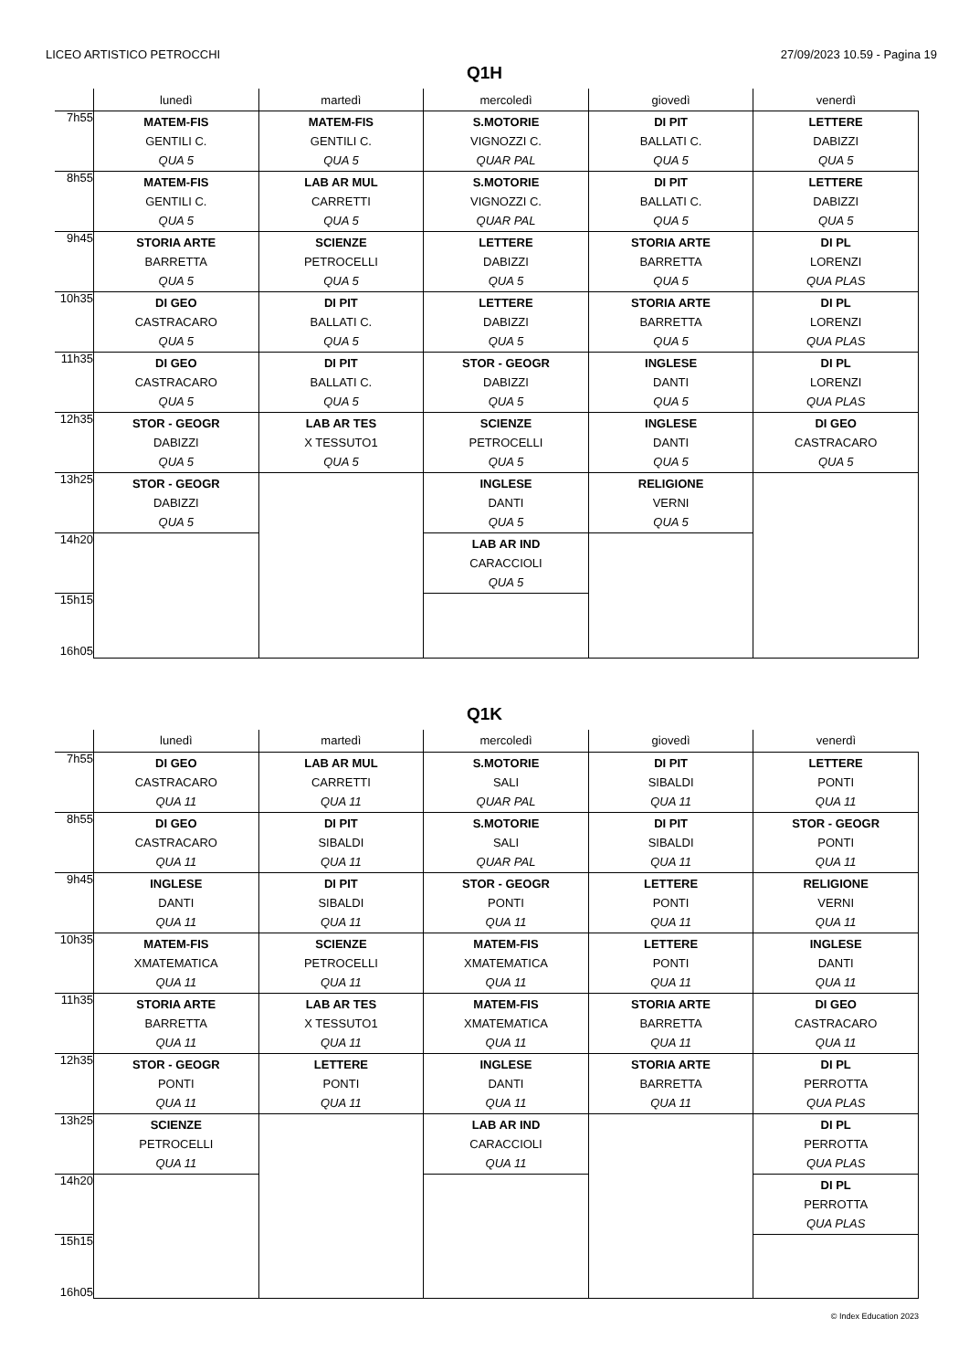LICEO ARTISTICO PETROCCHI 27/09/2023 10.59 - Pagina 19
Q1H
| | lunedì | martedì | mercoledì | giovedì | venerdì |
| --- | --- | --- | --- | --- | --- |
| 7h55 | MATEM-FIS GENTILI C. QUA 5 | MATEM-FIS GENTILI C. QUA 5 | S.MOTORIE VIGNOZZI C. QUAR PAL | DI PIT BALLATI C. QUA 5 | LETTERE DABIZZI QUA 5 |
| 8h55 | MATEM-FIS GENTILI C. QUA 5 | LAB AR MUL CARRETTI QUA 5 | S.MOTORIE VIGNOZZI C. QUAR PAL | DI PIT BALLATI C. QUA 5 | LETTERE DABIZZI QUA 5 |
| 9h45 | STORIA ARTE BARRETTA QUA 5 | SCIENZE PETROCELLI QUA 5 | LETTERE DABIZZI QUA 5 | STORIA ARTE BARRETTA QUA 5 | DI PL LORENZI QUA PLAS |
| 10h35 | DI GEO CASTRACARO QUA 5 | DI PIT BALLATI C. QUA 5 | LETTERE DABIZZI QUA 5 | STORIA ARTE BARRETTA QUA 5 | DI PL LORENZI QUA PLAS |
| 11h35 | DI GEO CASTRACARO QUA 5 | DI PIT BALLATI C. QUA 5 | STOR - GEOGR DABIZZI QUA 5 | INGLESE DANTI QUA 5 | DI PL LORENZI QUA PLAS |
| 12h35 | STOR - GEOGR DABIZZI QUA 5 | LAB AR TES X TESSUTO1 QUA 5 | SCIENZE PETROCELLI QUA 5 | INGLESE DANTI QUA 5 | DI GEO CASTRACARO QUA 5 |
| 13h25 | STOR - GEOGR DABIZZI QUA 5 | | INGLESE DANTI QUA 5 | RELIGIONE VERNI QUA 5 | |
| 14h20 | | | LAB AR IND CARACCIOLI QUA 5 | | |
| 15h15 16h05 | | | | | |
Q1K
| | lunedì | martedì | mercoledì | giovedì | venerdì |
| --- | --- | --- | --- | --- | --- |
| 7h55 | DI GEO CASTRACARO QUA 11 | LAB AR MUL CARRETTI QUA 11 | S.MOTORIE SALI QUAR PAL | DI PIT SIBALDI QUA 11 | LETTERE PONTI QUA 11 |
| 8h55 | DI GEO CASTRACARO QUA 11 | DI PIT SIBALDI QUA 11 | S.MOTORIE SALI QUAR PAL | DI PIT SIBALDI QUA 11 | STOR - GEOGR PONTI QUA 11 |
| 9h45 | INGLESE DANTI QUA 11 | DI PIT SIBALDI QUA 11 | STOR - GEOGR PONTI QUA 11 | LETTERE PONTI QUA 11 | RELIGIONE VERNI QUA 11 |
| 10h35 | MATEM-FIS XMATEMATICA QUA 11 | SCIENZE PETROCELLI QUA 11 | MATEM-FIS XMATEMATICA QUA 11 | LETTERE PONTI QUA 11 | INGLESE DANTI QUA 11 |
| 11h35 | STORIA ARTE BARRETTA QUA 11 | LAB AR TES X TESSUTO1 QUA 11 | MATEM-FIS XMATEMATICA QUA 11 | STORIA ARTE BARRETTA QUA 11 | DI GEO CASTRACARO QUA 11 |
| 12h35 | STOR - GEOGR PONTI QUA 11 | LETTERE PONTI QUA 11 | INGLESE DANTI QUA 11 | STORIA ARTE BARRETTA QUA 11 | DI PL PERROTTA QUA PLAS |
| 13h25 | SCIENZE PETROCELLI QUA 11 | | LAB AR IND CARACCIOLI QUA 11 | | DI PL PERROTTA QUA PLAS |
| 14h20 | | | | | DI PL PERROTTA QUA PLAS |
| 15h15 16h05 | | | | | |
© Index Education 2023